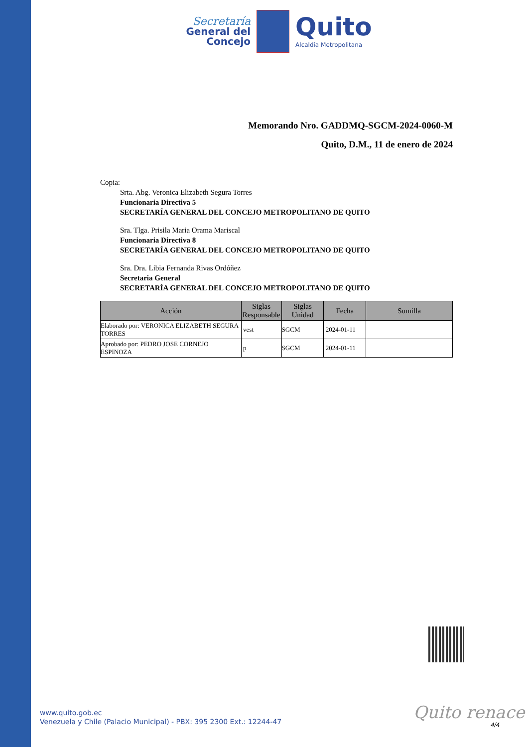Secretaría
General del
Concejo
Quito
Alcaldía Metropolitana
Memorando Nro. GADDMQ-SGCM-2024-0060-M
Quito, D.M., 11 de enero de 2024
Copia:
Srta. Abg. Veronica Elizabeth Segura Torres
Funcionaria Directiva 5
SECRETARÍA GENERAL DEL CONCEJO METROPOLITANO DE QUITO
Sra. Tlga. Prisila Maria Orama Mariscal
Funcionaria Directiva 8
SECRETARÍA GENERAL DEL CONCEJO METROPOLITANO DE QUITO
Sra. Dra. Libia Fernanda Rivas Ordóñez
Secretaria General
SECRETARÍA GENERAL DEL CONCEJO METROPOLITANO DE QUITO
| Acción | Siglas Responsable | Siglas Unidad | Fecha | Sumilla |
| --- | --- | --- | --- | --- |
| Elaborado por: VERONICA ELIZABETH SEGURA TORRES | vest | SGCM | 2024-01-11 | |
| Aprobado por: PEDRO JOSE CORNEJO ESPINOZA | p | SGCM | 2024-01-11 | |
www.quito.gob.ec
Venezuela y Chile (Palacio Municipal) - PBX: 395 2300 Ext.: 12244-47
Quito renace
4/4